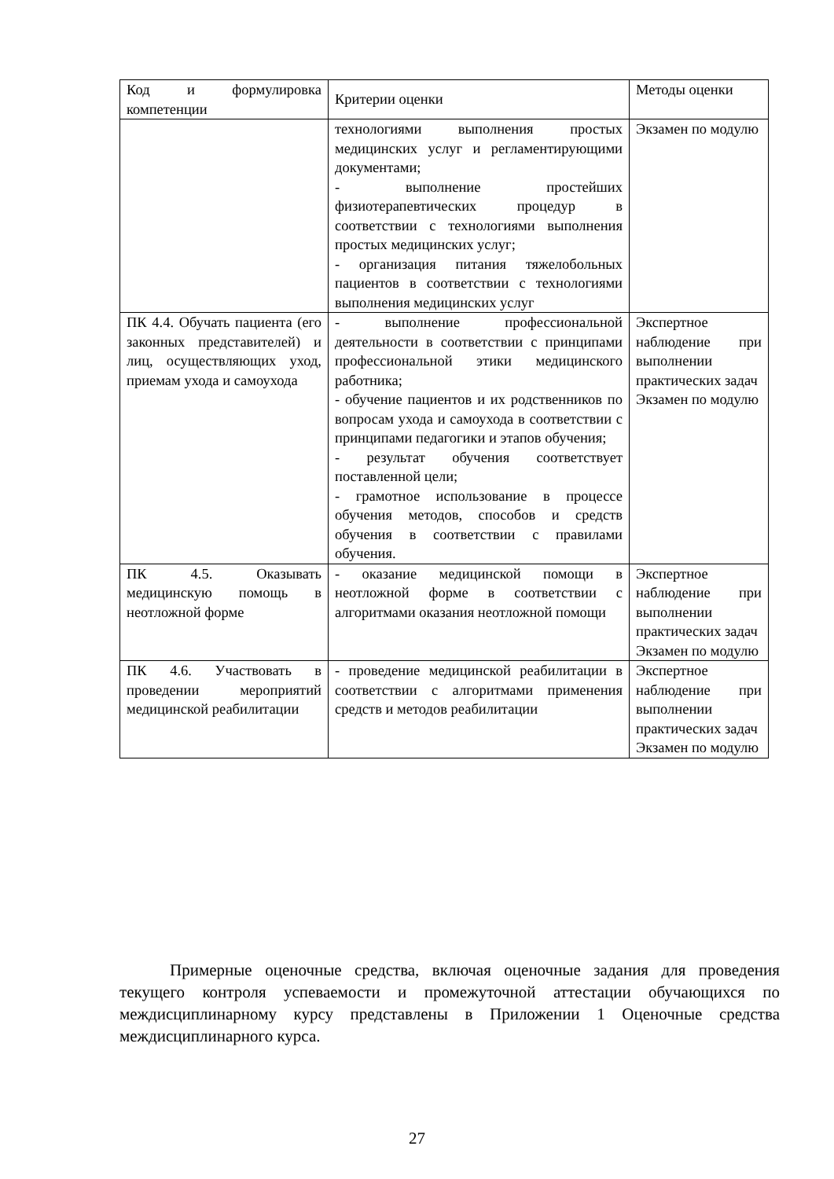| Код и формулировка компетенции | Критерии оценки | Методы оценки |
| | технологиями выполнения простых медицинских услуг и регламентирующими документами; - выполнение простейших физиотерапевтических процедур в соответствии с технологиями выполнения простых медицинских услуг; - организация питания тяжелобольных пациентов в соответствии с технологиями выполнения медицинских услуг | Экзамен по модулю |
| ПК 4.4. Обучать пациента (его законных представителей) и лиц, осуществляющих уход, приемам ухода и самоухода | - выполнение профессиональной деятельности в соответствии с принципами профессиональной этики медицинского работника; - обучение пациентов и их родственников по вопросам ухода и самоухода в соответствии с принципами педагогики и этапов обучения; - результат обучения соответствует поставленной цели; - грамотное использование в процессе обучения методов, способов и средств обучения в соответствии с правилами обучения. | Экспертное наблюдение при выполнении практических задач Экзамен по модулю |
| ПК 4.5. Оказывать медицинскую помощь в неотложной форме | - оказание медицинской помощи в неотложной форме в соответствии с алгоритмами оказания неотложной помощи | Экспертное наблюдение при выполнении практических задач Экзамен по модулю |
| ПК 4.6. Участвовать в проведении мероприятий медицинской реабилитации | - проведение медицинской реабилитации в соответствии с алгоритмами применения средств и методов реабилитации | Экспертное наблюдение при выполнении практических задач Экзамен по модулю |
Примерные оценочные средства, включая оценочные задания для проведения текущего контроля успеваемости и промежуточной аттестации обучающихся по междисциплинарному курсу представлены в Приложении 1 Оценочные средства междисциплинарного курса.
27